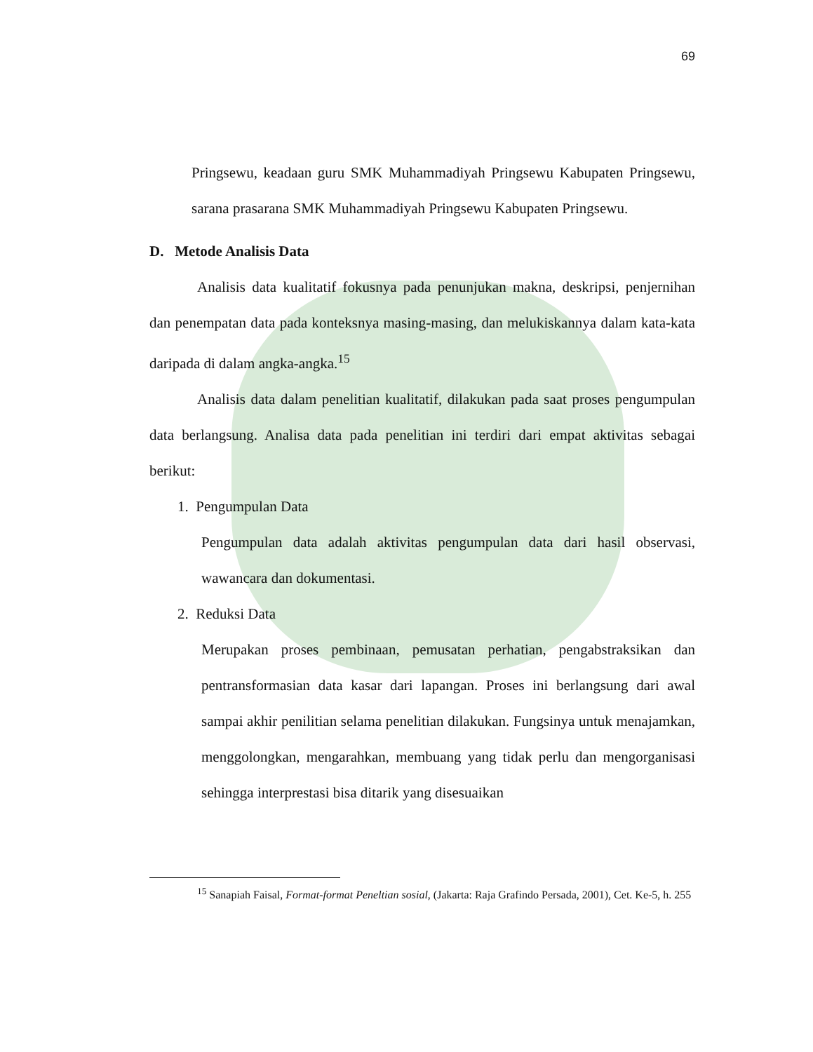69
Pringsewu, keadaan guru SMK Muhammadiyah Pringsewu Kabupaten Pringsewu, sarana prasarana SMK Muhammadiyah Pringsewu Kabupaten Pringsewu.
D. Metode Analisis Data
Analisis data kualitatif fokusnya pada penunjukan makna, deskripsi, penjernihan dan penempatan data pada konteksnya masing-masing, dan melukiskannya dalam kata-kata daripada di dalam angka-angka.<sup>15</sup>
Analisis data dalam penelitian kualitatif, dilakukan pada saat proses pengumpulan data berlangsung. Analisa data pada penelitian ini terdiri dari empat aktivitas sebagai berikut:
1. Pengumpulan Data
Pengumpulan data adalah aktivitas pengumpulan data dari hasil observasi, wawancara dan dokumentasi.
2. Reduksi Data
Merupakan proses pembinaan, pemusatan perhatian, pengabstraksikan dan pentransformasian data kasar dari lapangan. Proses ini berlangsung dari awal sampai akhir penilitian selama penelitian dilakukan. Fungsinya untuk menajamkan, menggolongkan, mengarahkan, membuang yang tidak perlu dan mengorganisasi sehingga interprestasi bisa ditarik yang disesuaikan
<sup>15</sup> Sanapiah Faisal, Format-format Peneltian sosial, (Jakarta: Raja Grafindo Persada, 2001), Cet. Ke-5, h. 255